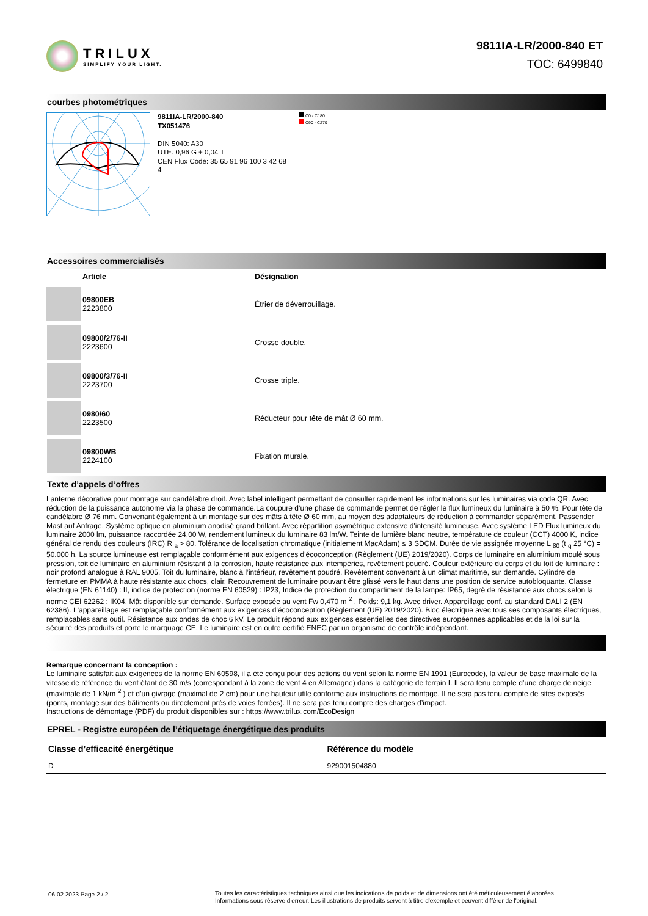TRILUX
SIMPLIFY YOUR LIGHT.
9811IA-LR/2000-840 ET
TOC: 6499840
courbes photométriques
9811IA-LR/2000-840
TX051476
DIN 5040: A30
UTE: 0,96 G + 0,04 T
CEN Flux Code: 35 65 91 96 100 3 42 68 4
C0 - C180
C90 - C270
Accessoires commercialisés
| | Article | Désignation |
| --- | --- | --- |
| | 09800EB 2223800 | Étrier de déverrouillage. |
| | 09800/2/76-II 2223600 | Crosse double. |
| | 09800/3/76-II 2223700 | Crosse triple. |
| | 0980/60 2223500 | Réducteur pour tête de mât Ø 60 mm. |
| | 09800WB 2224100 | Fixation murale. |
Texte d’appels d’offres
Lanterne décorative pour montage sur candélabre droit. Avec label intelligent permettant de consulter rapidement les informations sur les luminaires via code QR. Avec réduction de la puissance autonome via la phase de commande.La coupure d’une phase de commande permet de régler le flux lumineux du luminaire à 50 %. Pour tête de candélabre Ø 76 mm. Convenant également à un montage sur des mâts à tête Ø 60 mm, au moyen des adaptateurs de réduction à commander séparément. Passender Mast auf Anfrage. Système optique en aluminium anodisé grand brillant. Avec répartition asymétrique extensive d'intensité lumineuse. Avec système LED Flux lumineux du luminaire 2000 lm, puissance raccordée 24,00 W, rendement lumineux du luminaire 83 lm/W. Teinte de lumière blanc neutre, température de couleur (CCT) 4000 K, indice général de rendu des couleurs (IRC) R <sub>a</sub> > 80. Tolérance de localisation chromatique (initialement MacAdam) ≤ 3 SDCM. Durée de vie assignée moyenne L <sub>80</sub> (t <sub>q</sub> 25 °C) = 50.000 h. La source lumineuse est remplaçable conformément aux exigences d'écoconception (Règlement (UE) 2019/2020). Corps de luminaire en aluminium moulé sous pression, toit de luminaire en aluminium résistant à la corrosion, haute résistance aux intempéries, revêtement poudré. Couleur extérieure du corps et du toit de luminaire : noir profond analogue à RAL 9005. Toit du luminaire, blanc à l’intérieur, revêtement poudré. Revêtement convenant à un climat maritime, sur demande. Cylindre de fermeture en PMMA à haute résistante aux chocs, clair. Recouvrement de luminaire pouvant être glissé vers le haut dans une position de service autobloquante. Classe électrique (EN 61140) : II, indice de protection (norme EN 60529) : IP23, Indice de protection du compartiment de la lampe: IP65, degré de résistance aux chocs selon la norme CEI 62262 : IK04. Mât disponible sur demande. Surface exposée au vent Fw 0,470 m <sup>2</sup> . Poids: 9,1 kg. Avec driver. Appareillage conf. au standard DALI 2 (EN 62386). L'appareillage est remplaçable conformément aux exigences d'écoconception (Règlement (UE) 2019/2020). Bloc électrique avec tous ses composants électriques, remplaçables sans outil. Résistance aux ondes de choc 6 kV. Le produit répond aux exigences essentielles des directives européennes applicables et de la loi sur la sécurité des produits et porte le marquage CE. Le luminaire est en outre certifié ENEC par un organisme de contrôle indépendant.
Remarque concernant la conception :
Le luminaire satisfait aux exigences de la norme EN 60598, il a été conçu pour des actions du vent selon la norme EN 1991 (Eurocode), la valeur de base maximale de la vitesse de référence du vent étant de 30 m/s (correspondant à la zone de vent 4 en Allemagne) dans la catégorie de terrain I. Il sera tenu compte d’une charge de neige (maximale de 1 kN/m <sup>2</sup> ) et d’un givrage (maximal de 2 cm) pour une hauteur utile conforme aux instructions de montage. Il ne sera pas tenu compte de sites exposés (ponts, montage sur des bâtiments ou directement près de voies ferrées). Il ne sera pas tenu compte des charges d’impact.
Instructions de démontage (PDF) du produit disponibles sur : https://www.trilux.com/EcoDesign
EPREL - Registre européen de l’étiquetage énergétique des produits
| Classe d’efficacité énergétique | Référence du modèle |
| --- | --- |
| D | 929001504880 |
06.02.2023 Page 2 / 2 Toutes les caractéristiques techniques ainsi que les indications de poids et de dimensions ont été méticuleusement élaborées.
Informations sous réserve d'erreur. Les illustrations de produits servent à titre d'exemple et peuvent différer de l'original.